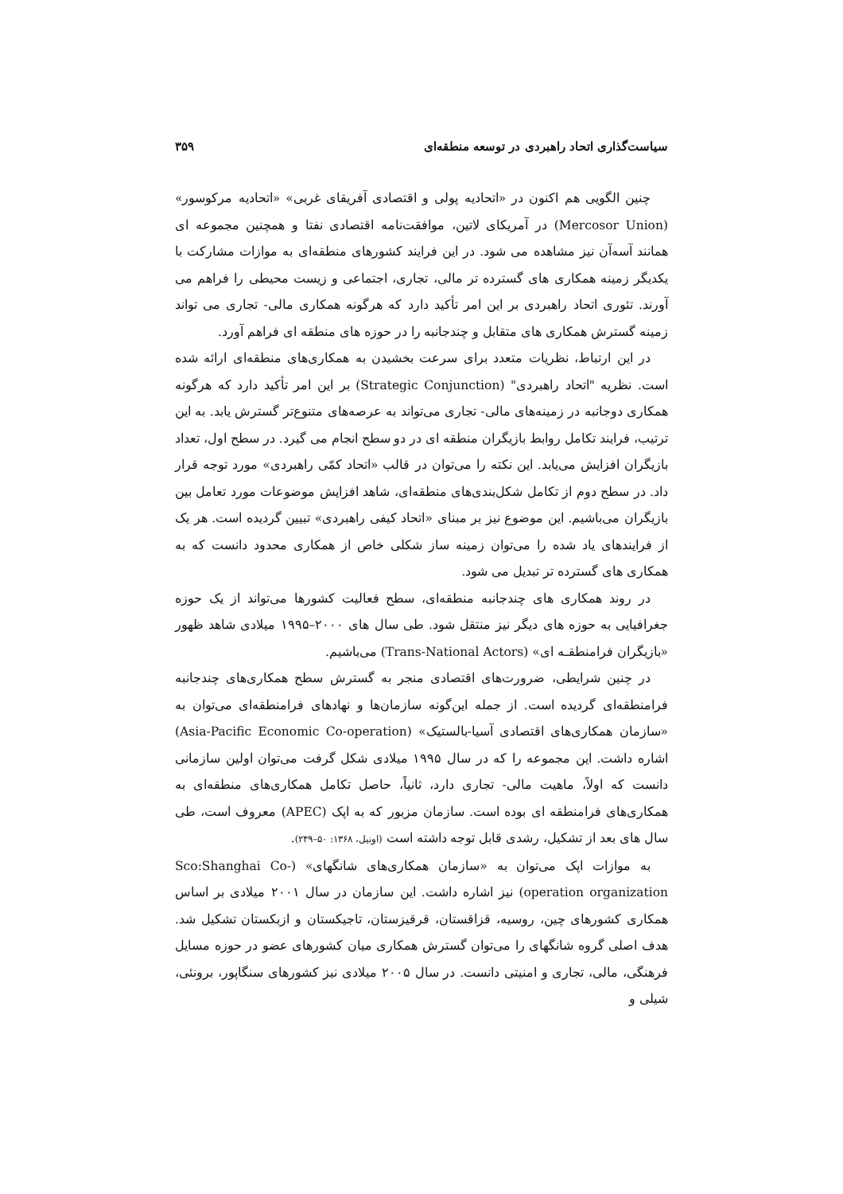سیاست‌گذاری اتحاد راهبردی در توسعه منطقه‌ای ۳۵۹
چنین الگویی هم اکنون در «اتحادیه پولی و اقتصادی آفریقای غربی» «اتحادیه مرکوسور» (Mercosor Union) در آمریکای لاتین، موافقت‌نامه اقتصادی نفتا و همچنین مجموعه ای همانند آسه‌آن نیز مشاهده می شود. در این فرایند کشورهای منطقه‌ای به موازات مشارکت با یکدیگر زمینه همکاری های گسترده تر مالی، تجاری، اجتماعی و زیست محیطی را فراهم می آورند. تئوری اتحاد راهبردی بر این امر تأکید دارد که هرگونه همکاری مالی- تجاری می تواند زمینه گسترش همکاری های متقابل و چندجانبه را در حوزه های منطقه ای فراهم آورد.
در این ارتباط، نظریات متعدد برای سرعت بخشیدن به همکاری‌های منطقه‌ای ارائه شده است. نظریه "اتحاد راهبردی" (Strategic Conjunction) بر این امر تأکید دارد که هرگونه همکاری دوجانبه در زمینه‌های مالی- تجاری می‌تواند به عرصه‌های متنوع‌تر گسترش یابد. به این ترتیب، فرایند تکامل روابط بازیگران منطقه ای در دو سطح انجام می گیرد. در سطح اول، تعداد بازیگران افزایش می‌یابد. این نکته را می‌توان در قالب «اتحاد کمّی راهبردی» مورد توجه قرار داد. در سطح دوم از تکامل شکل‌بندی‌های منطقه‌ای، شاهد افزایش موضوعات مورد تعامل بین بازیگران می‌باشیم. این موضوع نیز بر مبنای «اتحاد کیفی راهبردی» تبیین گردیده است. هر یک از فرایندهای یاد شده را می‌توان زمینه ساز شکلی خاص از همکاری محدود دانست که به همکاری های گسترده تر تبدیل می شود.
در روند همکاری های چندجانبه منطقه‌ای، سطح فعالیت کشورها می‌تواند از یک حوزه جغرافیایی به حوزه های دیگر نیز منتقل شود. طی سال های ۲۰۰۰–۱۹۹۵ میلادی شاهد ظهور «بازیگران فرامنطقـه ای» (Trans-National Actors) می‌باشیم.
در چنین شرایطی، ضرورت‌های اقتصادی منجر به گسترش سطح همکاری‌های چندجانبه فرامنطقه‌ای گردیده است. از جمله این‌گونه سازمان‌ها و نهادهای فرامنطقه‌ای می‌توان به «سازمان همکاری‌های اقتصادی آسیا-بالستیک» (Asia-Pacific Economic Co-operation) اشاره داشت. این مجموعه را که در سال ۱۹۹۵ میلادی شکل گرفت می‌توان اولین سازمانی دانست که اولاً، ماهیت مالی- تجاری دارد، ثانیاً، حاصل تکامل همکاری‌های منطقه‌ای به همکاری‌های فرامنطقه ای بوده است. سازمان مزبور که به اپک (APEC) معروف است، طی سال های بعد از تشکیل، رشدی قابل توجه داشته است (اونیل، ۱۳۶۸: ۵۰–۲۴۹).
به موازات اپک می‌توان به «سازمان همکاری‌های شانگهای» (Sco:Shanghai Co-operation organization) نیز اشاره داشت. این سازمان در سال ۲۰۰۱ میلادی بر اساس همکاری کشورهای چین، روسیه، قزاقستان، قرقیزستان، تاجیکستان و ازبکستان تشکیل شد. هدف اصلی گروه شانگهای را می‌توان گسترش همکاری میان کشورهای عضو در حوزه مسایل فرهنگی، مالی، تجاری و امنیتی دانست. در سال ۲۰۰۵ میلادی نیز کشورهای سنگاپور، برونئی، شیلی و